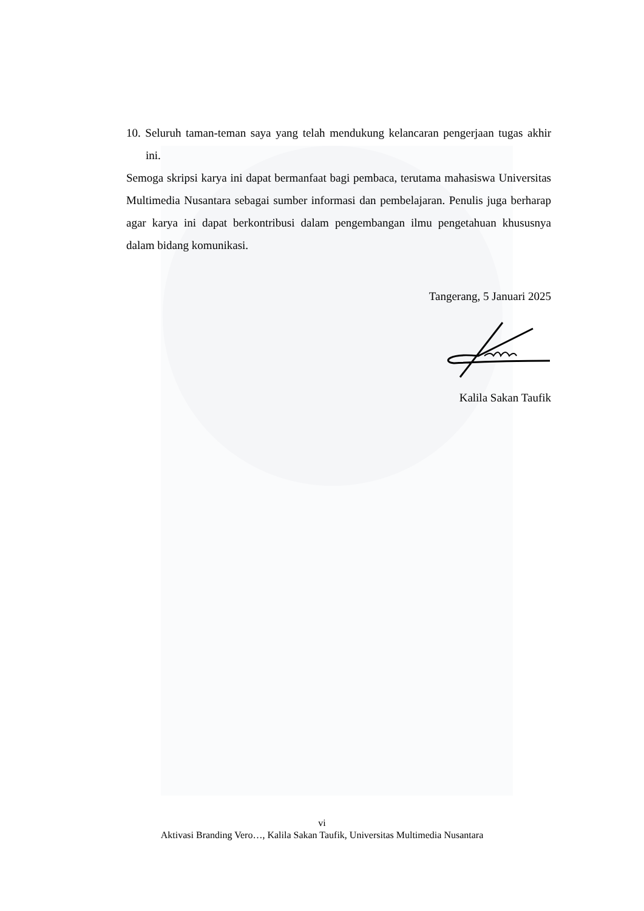10. Seluruh taman-teman saya yang telah mendukung kelancaran pengerjaan tugas akhir ini.
Semoga skripsi karya ini dapat bermanfaat bagi pembaca, terutama mahasiswa Universitas Multimedia Nusantara sebagai sumber informasi dan pembelajaran. Penulis juga berharap agar karya ini dapat berkontribusi dalam pengembangan ilmu pengetahuan khususnya dalam bidang komunikasi.
Tangerang, 5 Januari 2025
Kalila Sakan Taufik
vi
Aktivasi Branding Vero…, Kalila Sakan Taufik, Universitas Multimedia Nusantara